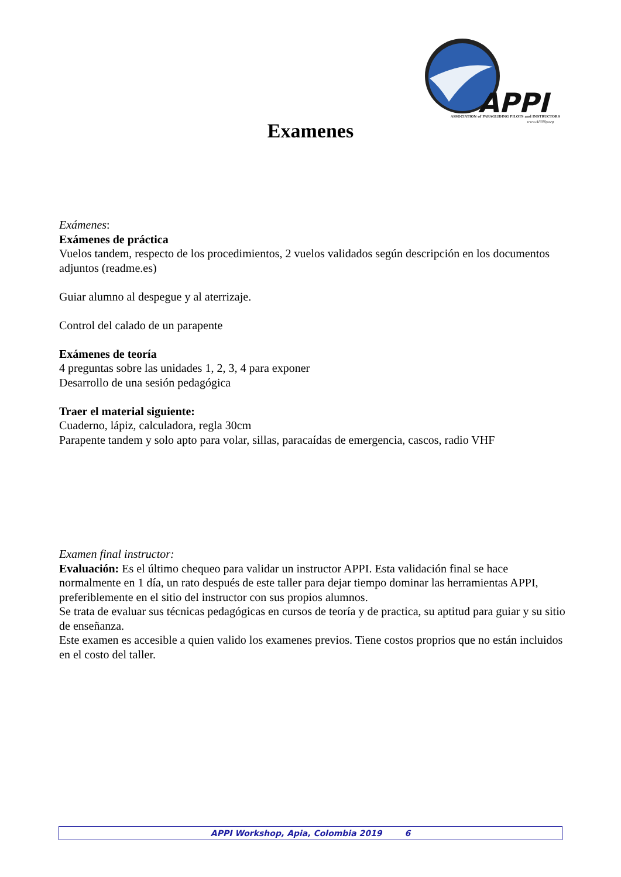APPI
ASSOCIATION of PARAGLIDING PILOTS and INSTRUCTORS
www.APPIfly.org
Examenes
Exámenes:
Exámenes de práctica
Vuelos tandem, respecto de los procedimientos, 2 vuelos validados según descripción en los documentos adjuntos (readme.es)
Guiar alumno al despegue y al aterrizaje.
Control del calado de un parapente
Exámenes de teoría
4 preguntas sobre las unidades 1, 2, 3, 4 para exponer
Desarrollo de una sesión pedagógica
Traer el material siguiente:
Cuaderno, lápiz, calculadora, regla 30cm
Parapente tandem y solo apto para volar, sillas, paracaídas de emergencia, cascos, radio VHF
Examen final instructor:
Evaluación: Es el último chequeo para validar un instructor APPI. Esta validación final se hace normalmente en 1 día, un rato después de este taller para dejar tiempo dominar las herramientas APPI, preferiblemente en el sitio del instructor con sus propios alumnos.
Se trata de evaluar sus técnicas pedagógicas en cursos de teoría y de practica, su aptitud para guiar y su sitio de enseñanza.
Este examen es accesible a quien valido los examenes previos. Tiene costos proprios que no están incluidos en el costo del taller.
APPI Workshop, Apia, Colombia 2019 6